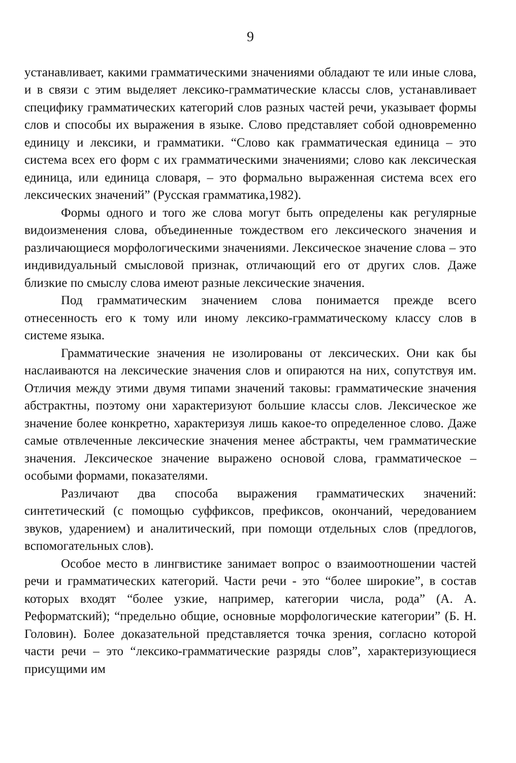9
устанавливает, какими грамматическими значениями обладают те или иные слова, и в связи с этим выделяет лексико-грамматические классы слов, устанавливает специфику грамматических категорий слов разных частей речи, указывает формы слов и способы их выражения в языке. Слово представляет собой одновременно единицу и лексики, и грамматики. “Слово как грамматическая единица – это система всех его форм с их грамматическими значениями; слово как лексическая единица, или единица словаря, – это формально выраженная система всех его лексических значений” (Русская грамматика,1982).
Формы одного и того же слова могут быть определены как регулярные видоизменения слова, объединенные тождеством его лексического значения и различающиеся морфологическими значениями. Лексическое значение слова – это индивидуальный смысловой признак, отличающий его от других слов. Даже близкие по смыслу слова имеют разные лексические значения.
Под грамматическим значением слова понимается прежде всего отнесенность его к тому или иному лексико-грамматическому классу слов в системе языка.
Грамматические значения не изолированы от лексических. Они как бы наслаиваются на лексические значения слов и опираются на них, сопутствуя им. Отличия между этими двумя типами значений таковы: грамматические значения абстрактны, поэтому они характеризуют большие классы слов. Лексическое же значение более конкретно, характеризуя лишь какое-то определенное слово. Даже самые отвлеченные лексические значения менее абстракты, чем грамматические значения. Лексическое значение выражено основой слова, грамматическое – особыми формами, показателями.
Различают два способа выражения грамматических значений: синтетический (с помощью суффиксов, префиксов, окончаний, чередованием звуков, ударением) и аналитический, при помощи отдельных слов (предлогов, вспомогательных слов).
Особое место в лингвистике занимает вопрос о взаимоотношении частей речи и грамматических категорий. Части речи - это “более широкие”, в состав которых входят “более узкие, например, категории числа, рода” (А. А. Реформатский); “предельно общие, основные морфологические категории” (Б. Н. Головин). Более доказательной представляется точка зрения, согласно которой части речи – это “лексико-грамматические разряды слов”, характеризующиеся присущими им